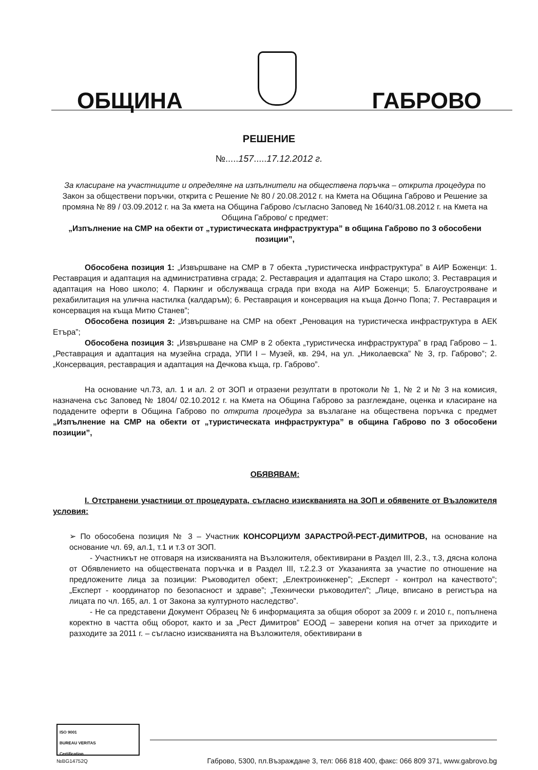ОБЩИНА
ГАБРОВО
РЕШЕНИЕ
№.....157.....17.12.2012 г.
За класиране на участниците и определяне на изпълнители на обществена поръчка – открита процедура по Закон за обществени поръчки, открита с Решение № 80 / 20.08.2012 г. на Кмета на Община Габрово и Решение за промяна № 89 / 03.09.2012 г. на За кмета на Община Габрово /съгласно Заповед № 1640/31.08.2012 г. на Кмета на Община Габрово/ с предмет:
„Изпълнение на СМР на обекти от „туристическата инфраструктура” в община Габрово по 3 обособени позиции”,
Обособена позиция 1: „Извършване на СМР в 7 обекта „туристическа инфраструктура” в АИР Боженци: 1. Реставрация и адаптация на административна сграда; 2. Реставрация и адаптация на Старо школо; 3. Реставрация и адаптация на Ново школо; 4. Паркинг и обслужваща сграда при входа на АИР Боженци; 5. Благоустрояване и рехабилитация на улична настилка (калдаръм); 6. Реставрация и консервация на къща Дончо Попа; 7. Реставрация и консервация на къща Митю Станев”;
Обособена позиция 2: „Извършване на СМР на обект „Реновация на туристическа инфраструктура в АЕК Етъра”;
Обособена позиция 3: „Извършване на СМР в 2 обекта „туристическа инфраструктура” в град Габрово – 1. „Реставрация и адаптация на музейна сграда, УПИ I – Музей, кв. 294, на ул. „Николаевска” № 3, гр. Габрово”; 2. „Консервация, реставрация и адаптация на Дечкова къща, гр. Габрово”.
На основание чл.73, ал. 1 и ал. 2 от ЗОП и отразени резултати в протоколи № 1, № 2 и № 3 на комисия, назначена със Заповед № 1804/ 02.10.2012 г. на Кмета на Община Габрово за разглеждане, оценка и класиране на подадените оферти в Община Габрово по открита процедура за възлагане на обществена поръчка с предмет „Изпълнение на СМР на обекти от „туристическата инфраструктура” в община Габрово по 3 обособени позиции”,
ОБЯВЯВАМ:
I. Отстранени участници от процедурата, съгласно изискванията на ЗОП и обявените от Възложителя условия:
➢ По обособена позиция № 3 – Участник КОНСОРЦИУМ ЗАРАСТРОЙ-РЕСТ-ДИМИТРОВ, на основание на основание чл. 69, ал.1, т.1 и т.3 от ЗОП.
- Участникът не отговаря на изискванията на Възложителя, обективирани в Раздел III, 2.3., т.3, дясна колона от Обявлението на обществената поръчка и в Раздел III, т.2.2.3 от Указанията за участие по отношение на предложените лица за позиции: Ръководител обект; „Електроинженер”; „Експерт - контрол на качеството”; „Експерт - координатор по безопасност и здраве”; „Технически ръководител”; „Лице, вписано в регистъра на лицата по чл. 165, ал. 1 от Закона за културното наследство”.
- Не са представени Документ Образец № 6 информацията за общия оборот за 2009 г. и 2010 г., попълнена коректно в частта общ оборот, както и за „Рест Димитров” ЕООД – заверени копия на отчет за приходите и разходите за 2011 г. – съгласно изискванията на Възложителя, обективирани в
ISO 9001
BUREAU VERITAS
Certification
№BG14752Q
Габрово, 5300, пл.Възраждане 3, тел: 066 818 400, факс: 066 809 371, www.gabrovo.bg